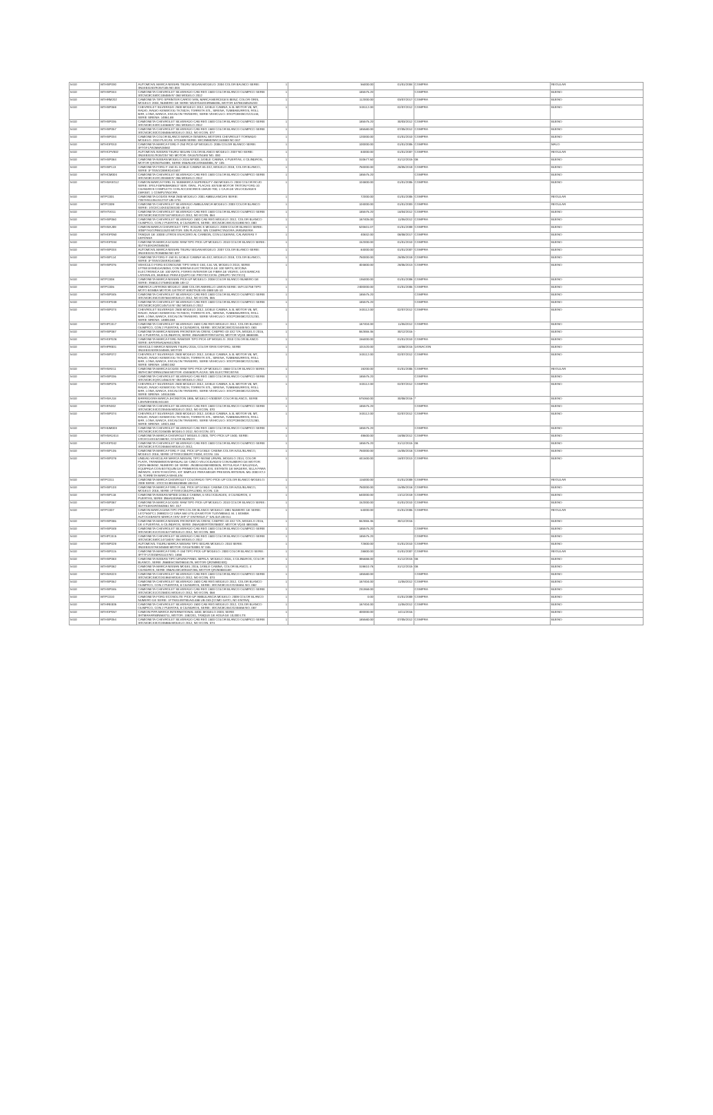| 5410 | MTHSP030 | AUTOMOVIL MARCA NISSAN TSURU SEDAN MODELO: 2004 COLOR BALNCO SERIE: 3N1EB31S07K357185 NO.004 | 1 | 56000.00 | 01/01/2004 | COMPRA | REGULAR |
| 5410 | MTHSP044 | CAMIONETA CHEVROLET SILVERADO CAB REG 1500 COLOR BLANCO OLIMPICO SERIE 3GCNC9CX8GC106085 N° 060 MODELO 2012 | 1 | 185575.20 | | COMPRA | BUENO |
| 5410 | MTHRM202 | CAMIONETA TIPO SPRINTER CARGO VAN, MARCA MERCEDES BENZ, COLOR GRIS, MODELO 2004, NUMERO DE SERIE WD3YD6XX4R586036, MOTOR 64798150526240 | 1 | 112000.00 | 03/07/2017 | COMPRA | BUENO |
| 5410 | MTHSP069 | CHEVROLET SILVERADO 2500 MODELO 2012, DOBLE CABINA, 5.3L MOTOR V8, MT, RADIO, RADIO KENWOOD TK7302H, TORRETA STL, SIRENA, TUMBABURROS, ROLL BAR, LONA, BANCA, ESCALON TRASERO, SERIE VEHICULO: 3GCPC9E05CG221144, SERIE SIRENA: 14961.89 | 1 | 343112.00 | 02/07/2012 | COMPRA | BUENO |
| 5410 | MTHSP036 | CAMIONETA CHEVROLET SILVERADO CAB REG 1500 COLOR BLANCO OLIMPICO SERIE 3GCNC9CX4GC144688 N° 051 MODELO 2012 | 1 | 185575.20 | 30/03/2012 | COMPRA | BUENO |
| 5410 | MTHSP057 | CAMIONETA CHEVROLET SILVERADO CAB REG 1500 COLOR BLANCO OLIMPICO SERIE 3GCNC9CX0CG246086 MODELO 2012, NO ECON. 077 | 1 | 185580.00 | 07/05/2012 | COMPRA | BUENO |
| 5410 | MTHSP034 | CAMIONETA COLOR BLANCO MARCA GENERAL MOTORS CHEVROLET TORNADO MODELO: 2010 PLACAS: HT15839 SERIE: 93CXM8029AC163883 NO 047 | 1 | 120000.00 | 01/01/2010 | COMPRA | BUENO |
| 5410 | MTHOP010 | CAMIONETA MARCA FORD F-250 PICK-UP MODELO: 2006 COLOR BLANCO SERIE: 3FTGF17W26MA28592 | 1 | 100000.00 | 01/01/2006 | COMPRA | MALO |
| 5410 | MTHCPV002 | AUTOMOVIL NISSAN TSURU SEDAN COLOR BLANCO MODELO: 2007 NO SERIE: 3N1EB31S17K357257 NO MOTOR: GA16737516W NO. 030 | 1 | 84000.00 | 01/01/2007 | COMPRA | REGULAR |
| 5410 | MTHSP084 | CAMIONETA NISSAN MODELO 2016 NP300, DOBLE CABINA, 4 PUERTAS, 4 CILINDROS, MOTOR QR25075439H, SERIE 3N6AD33C4GK884906, N° 105 | 1 | 310677.50 | 31/12/2015 | 08 | BUENO |
| 5410 | MTHSP113 | CAMIONETA FORD F-150 XL DOBLE CABINA V6 4X2, MODELO 2019, COLOR BLANCO, SERIE 1FTEW1CB9KKD41637 | 1 | 750000.00 | 28/05/2019 | COMPRA | BUENO |
| 5410 | MTHCM004 | CAMIONETA CHEVROLET SILVERADO CAB REG 1500 COLOR BLANCO OLIMPICO SERIE 3GCNC9CX1GC203480 N° 056 MODELO 2012 | 1 | 185575.20 | | COMPRA | BUENO |
| 5410 | MTHSASG12 | CAMION MARCA FORD XL SUBMARCA SUPERDUTY 450 MODELO: 2004 COLOR ROJO SERIE: 3FELF45P84MA08517 SER. GRAL. PLACAS: 837449 MOTOR TRITON FORD 10 CILINDROS COMPLETO CON ACCESORIOS 1MA20-700, 1 CAJA DE VELOCIDADES 1MAS87, 1 COMPUTADORA | 1 | 104800.00 | 01/01/2006 | COMPRA | BUENO |
| 5410 | MTPC001 | CAMIONETA DODGE RAM 2500 MODELO: 2001 AMBULANCIAS SERIE: 72B7HS11X61S12747 UB-1731 | 1 | 72000.00 | 01/01/2006 | COMPRA | REGULAR |
| 5410 | MTPC009 | CAMIONETA CHEVROLET SILVERADO AMBULANCIA MODELO: 2003 COLOR BLANCO SERIE: 1GCEC14X43Z283130 UB-13 | 1 | 104000.00 | 01/01/2003 | COMPRA | REGULAR |
| 5410 | MTHTV011 | CAMIONETA CHEVROLET SILVERADO CAB REG 1500 COLOR BLANCO OLIMPICO SERIE 3GCNC9CX5CG237187 MODELO 2012, NO ECON. 064 | 1 | 185575.20 | 18/04/2012 | COMPRA | BUENO |
| 5410 | MTHSP060 | CAMIONETA CHEVROLET SILVERADO 1500 CAB REG MODELO 2012, COLOR BLANCO OLIMPICO, CON 2 PUERTAS, 8 CILINDROS, SERIE: 3GCNC9CX9CG241990 NO. 080 | 1 | 187405.00 | 11/06/2012 | COMPRA | BUENO |
| 5410 | MTHSAJ09 | CAMION MARCA CHEVROLET TIPO: KODIAK K MODELO: 2009 COLOR BLANCO SERIE: 3GBP7H1G7RM111520 MOTOR: SIN PLACAS: S/N COMPACTADORA JARDINERIA | 1 | 520601.07 | 01/01/2009 | COMPRA | BUENO |
| 5410 | MTHOP050 | TANQUE DE 10000 LITROS EN ACERO AL CARBON, CON LODERAS, CALAVERAS Y DEFENSA | 1 | 40832.00 | 08/08/2017 | COMPRA | BUENO |
| 5410 | MTHOP034 | CAMIONETA MARCA DODGE RAM TIPO PICK-UP MODELO: 2010 COLOR BLANCO SERIE: 3D7Y51EK0AG585284 | 1 | 152000.00 | 01/01/2010 | COMPRA | BUENO |
| 5410 | MTHSP033 | AUTOMOVIL MARCA NISSAN TSURU SEDAN MODELO: 2007 COLOR BLANCO SERIE: 3N1EB31S17K358058 NO 027 | 1 | 84000.00 | 01/01/2007 | COMPRA | BUENO |
| 5410 | MTHSP114 | CAMIONETA FORD F-150 XL DOBLE CABINA V6 4X2, MODELO 2019, COLOR BLANCO, SERIE 1FTEW1CB4KKD41680 | 1 | 750000.00 | 28/05/2019 | COMPRA | BUENO |
| 5410 | MTHSP076 | VEHICULO FORD ECONOLINE TIPO VAN E-150, 4.6L V8, MODELO 2013, SERIE 1FTNE1EW4DDA28053, CON SIRENA ELECTRONICA DE 100 WATS, BOCINA ELECTRONICA DE 100 WATS, FORRO INTERIOR DE FIBRA DE VIDRIO, DOS BANCAS LATERALES, MUEBLE PARA EQUIPO DE PROTECCION. (GRUPO TACTICO) | 1 | 404800.00 | 28/06/2013 | COMPRA | BUENO |
| 5410 | MTPC008 | CAMIONETA MARCA NISSAN PICK-UP MODELO: 2008 COLOR BLANCO NUMERO DE SERIE: 3N6DD21T58K016085 UB-12 | 1 | 136000.00 | 01/01/2008 | COMPRA | BUENO |
| 5410 | MTPC006 | AMERICA LAFRONS MODELO 1989 COLOR AMARILLO LIMON SERIE: 6VF132759 TIPO MOTO BOMBA MOTOR: DETROIT 6V92TAJB HS-1989 UB-10 | 1 | 2400000.00 | 01/01/2006 | COMPRA | BUENO |
| 5410 | MTHSP045 | CAMIONETA CHEVROLET SILVERADO CAB REG 1500 COLOR BLANCO OLIMPICO SERIE 3GCNC9CX5CG207684 MODELO 2012, NO ECON. 065 | 1 | 185575.20 | | COMPRA | BUENO |
| 5410 | MTHOP049 | CAMIONETA CHEVROLET SILVERADO CAB REG 1500 COLOR BLANCO OLIMPICO SERIE 3GCNC9CXQGC145714 N° 052 MODELO 2012 | 1 | 185575.20 | | COMPRA | BUENO |
| 5410 | MTHSP073 | CHEVROLET SILVERADO 2500 MODELO 2012, DOBLE CABINA, 5.3L MOTOR V8, MT, RADIO, RADIO KENWOOD TK7302H, TORRETA STL, SIRENA, TUMBABURROS, ROLL BAR, LONA, BANCA, ESCALON TRASERO, SERIE VEHICULO: 3GCPC9E08CG221230, SERIE SIRENA: 14990.083 | 1 | 343112.00 | 02/07/2012 | COMPRA | BUENO |
| 5410 | MTHPC017 | CAMIONETA CHEVROLET SILVERADO 1500 CAB REG MODELO 2012, COLOR BLANCO OLIMPICO, CON 2 PUERTAS, 8 CILINDROS, SERIE: 3GCNC9CX9CG244449 NO. 083 | 1 | 187404.00 | 11/06/2012 | COMPRA | BUENO |
| 5410 | MTHSP087 | CAMIONETA MARCA NISSAN FRONTIER V6 CREW, CABPRO 4X 4X2 T/A, MODELO 2016, DE 4 PUERTAS, 6 CILINDROS, SERIE 1N6AD0ER7GN718734, MOTOR VQ40 488834B. | 1 | 552855.36 | 30/12/2016 | - | BUENO |
| 5410 | MTHOP028 | CAMIONETA MARCA FORD RANGER TIPO PICK-UP MODELO: 2010 COLOR BLANCO SERIE: 8AFER5AD6A6312926 | 1 | 156000.00 | 01/01/2010 | COMPRA | BUENO |
| 5410 | MTHPR001 | VEHICULO MARCA NISSAN TSURU 2016, COLOR GRIS OXFORD, SERIE 3N1EB31S0GK344949, MOTOR | 1 | 101520.00 | 18/08/2016 | DONACION | BUENO |
| 5410 | MTHSP072 | CHEVROLET SILVERADO 2500 MODELO 2012, DOBLE CABINA, 5.3L MOTOR V8, MT, RADIO, RADIO KENWOOD TK7302H, TORRETA STL, SIRENA, TUMBABURROS, ROLL BAR, LONA, BANCA, ESCALON TRASERO, SERIE VEHICULO: 3GCPC9E08CG221280, SERIE SIRENA: 14992.082 | 1 | 343112.00 | 02/07/2012 | COMPRA | BUENO |
| 5410 | MTHSAE11 | CAMIONETA MARCA DODGE RAM TIPO PICK-UP MODELO: 1988 COLOR BLANCO SERIE: 3B7HC36TXRN512584 MOTOR: 4344600 PLACAS: S/N ELECTRICISTAS | 1 | 19200.00 | 01/01/2006 | COMPRA | REGULAR |
| 5410 | MTHSP036 | CAMIONETA CHEVROLET SILVERADO CAB REG 1500 COLOR BLANCO OLIMPICO SERIE 3GCNC9CXQGC145624 N° 053 MODELO 2012 | 1 | 185575.20 | | COMPRA | BUENO |
| 5410 | MTHSP075 | CHEVROLET SILVERADO 2500 MODELO 2012, DOBLE CABINA, 5.3L MOTOR V8, MT, RADIO, RADIO KENWOOD TK7302H, TORRETA STL, SIRENA, TUMBABURROS, ROLL BAR, LONA, BANCA, ESCALON TRASERO, SERIE VEHICULO: 3GCPC9E08CG222978, SERIE SIRENA: 14918.085 | 1 | 343112.00 | 02/07/2012 | COMPRA | BUENO |
| 5410 | MTHSAJ18 | BARREDORA MARCA JHONSTON 1995, MODELO V3000SP, COLOR BLANCO, SERIE 1J5VN3H45SD341183 | 1 | 575360.00 | 30/08/2016 | * | BUENO |
| 5410 | MTHFA002 | CAMIONETA CHEVROLET SILVERADO CAB REG 1500 COLOR BLANCO OLIMPICO SERIE 3GCNC9CX4CG235346 MODELO 2012, NO ECON. 070 | 1 | 185575.20 | | COMPRA | BUENO |
| 5410 | MTHSP074 | CHEVROLET SILVERADO 2500 MODELO 2012, DOBLE CABINA, 5.3L MOTOR V8, MT, RADIO, RADIO KENWOOD TK7302H, TORRETA STL, SIRENA, TUMBABURROS, ROLL BAR, LONA, BANCA, ESCALON TRASERO, SERIE VEHICULO: 3GCPC9E05CG221280, SERIE SIRENA: 14921.084 | 1 | 343112.00 | 02/07/2012 | COMPRA | BUENO |
| 5410 | MTHDM003 | CAMIONETA CHEVROLET SILVERADO CAB REG 1500 COLOR BLANCO OLIMPICO SERIE 3GCNC9CXXCG246005 MODELO 2012, NO ECON. 071 | 1 | 185575.20 | | COMPRA | BUENO |
| 5410 | MTHSAD314 | CAMIONETA MARCA CHEVROLET MODELO 2003, TIPO PICK UP 1500, SERIE: 1GCEC14X13Z159202, COLOR BLANCO | 1 | 49600.00 | 18/08/2012 | COMPRA | BUENO |
| 5410 | MTHOP042 | CAMIONETA CHEVROLET SILVERADO CAB REG 1500 COLOR BLANCO OLIMPICO SERIE 3GCNC9CX7CG246584 MODELO 2012, | 1 | 185575.20 | 31/12/2015 | 08 | BUENO |
| 5410 | MTHSP106 | CAMIONETA MARCA FORD F-150, PICK UP DOBLE CABINA COLOR AZUL/BLANCO, MODELO 2018, SERIE 1FTEW1CB9JFC74404, ECON. 116 | 1 | 750000.00 | 16/05/2018 | COMPRA | BUENO |
| 5410 | MTHSP079 | UNIDAD VEHICULAR MARCA NISSAN, TIPO NV350 URVAN, MODELO 2014, COLOR PLATA, TRANSMISION MANUAL DE CINCO VELOCIDADES CON NUMERO DE MOTOR: QR25-9849452, NUMERO DE SERIE: JN1BE6DS5E9000826, ROTULADA Y BALIZADA, EQUIPADA CON BOTIQUIN DE PRIMEROS AUXILIOS, ESTANTE DE MADERA, SILLA PARA INFANTE, ESTETOSCOPIO, KIT SIMPLEX PARA MEDIR PRESION ARTERIAL MD 2000 KTJ-28, TORRETA MARCA WHELEN | 1 | 441600.00 | 18/07/2013 | COMPRA | BUENO |
| 5410 | MTPC011 | CAMIONETA MARCA CHEVROLET COLORADO TIPO PICK-UP COLOR BLANCO MODELO: 2009 SERIE: 1GCCS139198108508 UB-014 | 1 | 116000.00 | 01/01/2009 | COMPRA | REGULAR |
| 5410 | MTHSP103 | CAMIONETA MARCA FORD F-150, PICK UP DOBLE CABINA COLOR AZUL/BLANCO, MODELO 2018, SERIE 1FTEW1CB4JFA12830, ECON. 115 | 1 | 750000.00 | 16/05/2018 | COMPRA | BUENO |
| 5410 | MTHSP118 | CAMIONETA NISSAN NP300 DOBLE CABINA, 6 VELOCIDADES, 4 CILINDROS, 4 PUERTAS, SERIE 3N6AD33A8LK830475 | 1 | 640000.00 | 13/12/2019 | COMPRA | BUENO |
| 5410 | MTHSP087 | CAMIONETA MARCA DODGE RAM TIPO PICK-UP MODELO: 2010 COLOR BLANCO SERIE: 3D7Y51EK0AG582861 NO. 017 | 1 | 152000.00 | 01/01/2010 | COMPRA | BUENO |
| 5410 | MTPC007 | CAMION MARCA DINA TIPO PIPA COLOR BLANCO MODELO 1991 NUMERO DE SERIE: 1472*604*C1 2999023 C2 DINA 550 UTILIZA MOTOR TU3YMB5511 M. 1 BOMBA AUTOCEBANTE MARCA OHV 4HP 2" ENTRADA 2" SALIDA UB-011 | 1 | 64000.00 | 01/01/2006 | COMPRA | REGULAR |
| 5410 | MTHSP086 | CAMIONETA MARCA NISSAN FRONTIER V6 CREW, CABPRO 4X 4X2 T/A, MODELO 2016, DE 4 PUERTAS, 6 CILINDROS, SERIE 1N6AD0ER7GN788007, MOTOR VQ40 4891508. | 1 | 552855.36 | 30/12/2016 | - | BUENO |
| 5410 | MTHSP049 | CAMIONETA CHEVROLET SILVERADO CAB REG 1500 COLOR BLANCO OLIMPICO SERIE 3GCNC9CX1CG241527 MODELO 2012, NO ECON. 089 | 1 | 185575.20 | | COMPRA | BUENO |
| 5410 | MTHPC015 | CAMIONETA CHEVROLET SILVERADO CAB REG 1500 COLOR BLANCO OLIMPICO SERIE 3GCNC9CX8GC147180 N° 054 MODELO 2012 | 1 | 185575.20 | | COMPRA | BUENO |
| 5410 | MTHSP029 | AUTOMOVIL TSURU MARCA NISSAN TIPO SEDAN MODELO: 2010 SERIE: 3N1EB31S7AK345380 MOTOR: GA16753091 N° 046 | 1 | 72800.00 | 01/01/2010 | COMPRA | BUENO |
| 5410 | MTHSP015 | CAMIONETA MARCA FORD F-150 TIPO PICK-UP MODELO: 2000 COLOR BLANCO SERIE: 3FTTF17201MA01113 NO. 1658 | 1 | 28800.00 | 01/01/2007 | COMPRA | REGULAR |
| 5410 | MTHSP083 | CAMIONETA NISSAN TIPO URVAN PANEL IMPALA, MODELO 2016, 4 CILINDROS, COLOR BLANCO, SERIE JN6BE6CS6G9818178, MOTOR QR25990240Q | 1 | 396888.00 | 31/12/2015 | 08 | BUENO |
| 5410 | MTHSP082 | CAMIONETA MARCA NISSAN MODEL 2016, DOBLE CABINA, COLOR BLANCO, 4 CILINDROS, SERIE 3N6AD33C8GK847286, MOTOR QR25088418H | 1 | 319810.78 | 31/12/2015 | 08 | BUENO |
| 5410 | MTHSA023 | CAMIONETA CHEVROLET SILVERADO CAB REG 1500 COLOR BLANCO OLIMPICO SERIE 3GCNC9CX8CG241960 MODELO 2012, NO ECON. 073 | 1 | 185580.00 | | COMPRA | BUENO |
| 5410 | MTHSP062 | CAMIONETA CHEVROLET SILVERADO 1500 CAB REG MODELO 2012, COLOR BLANCO OLIMPICO, CON 2 PUERTAS, 8 CILINDROS, SERIE: 3GCNC9CX1CG246551 NO. 082 | 1 | 187404.00 | 11/06/2012 | COMPRA | BUENO |
| 5410 | MTHSP046 | CAMIONETA CHEVROLET SILVERADO CAB REG 1500 COLOR BLANCO OLIMPICO SERIE 3GCNC9CX1CG238031 MODELO 2012, NO ECON. 068 | 1 | 231969.00 | | COMPRA | BUENO |
| 5410 | MTPC010 | CAMIONETA FORD ECONOLITE PICK-UP AMBULANCIA MODELO: 2009 COLOR BLANCO NUMERO DE SERIE: 1FTNS14W79DA41488 UB-283 (COMO DATO, NO ENTRA) | 1 | 0.00 | 01/01/2009 | COMPRA | BUENO |
| 5410 | MTHRE005 | CAMIONETA CHEVROLET SILVERADO 1500 CAB REG MODELO 2012, COLOR BLANCO OLIMPICO, CON 2 PUERTAS, 8 CILINDROS, SERIE: 3GCNC9CX6CG246558 NO. 087 | 1 | 187404.00 | 11/06/2012 | COMPRA | BUENO |
| 5410 | MTHOP057 | CAMION PIPA MARCA INTERNATIONAL 4400, MODELO 2003, SERIE 3HTMAAAR53N563711, MOTOR: 1382241, TANQUE DE AGUA DE 10,000 LTS | 1 | 400000.00 | 14/11/2016 | - | BUENO |
| 5410 | MTHSP054 | CAMIONETA CHEVROLET SILVERADO CAB REG 1500 COLOR BLANCO OLIMPICO SERIE 3GCNC9CX3CG245986 MODELO 2012, NO ECON. 074 | 1 | 185580.00 | 07/05/2012 | COMPRA | BUENO |